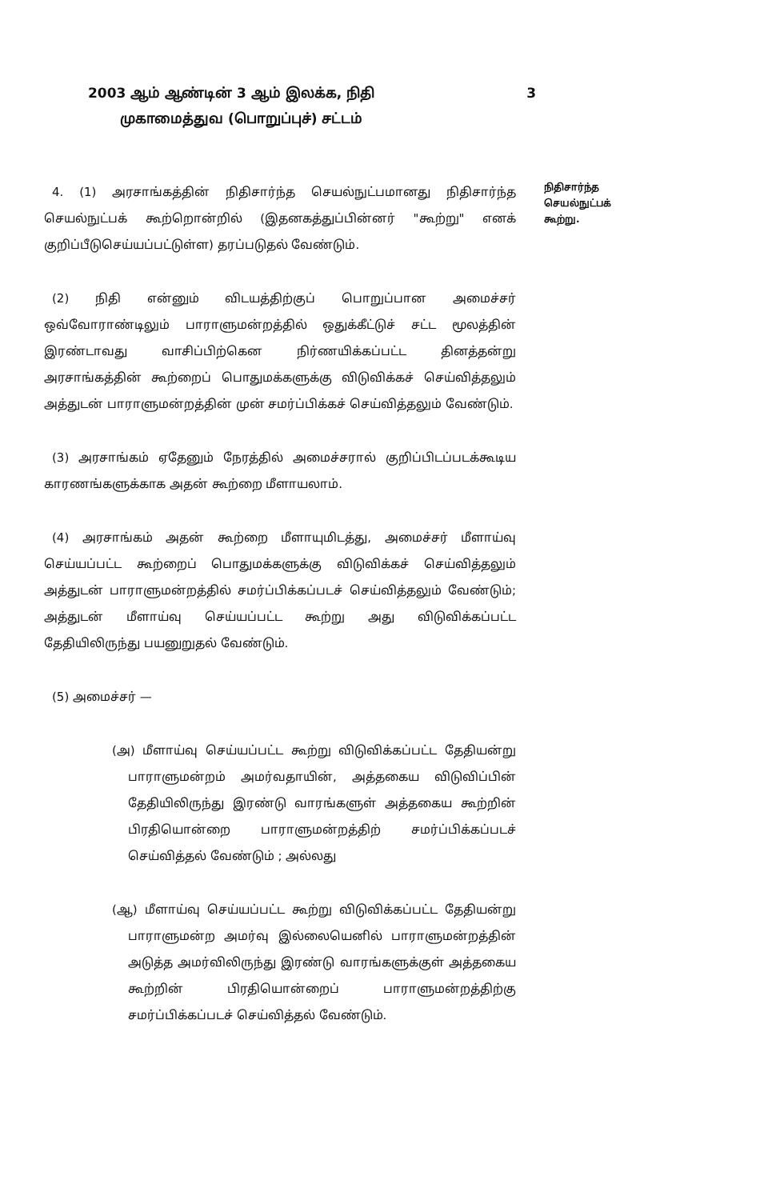2003 ஆம் ஆண்டின் 3 ஆம் இலக்க, நிதி 3
முகாமைத்துவ (பொறுப்புச்) சட்டம்
4. (1) அரசாங்கத்தின் நிதிசார்ந்த செயல்நுட்பமானது நிதிசார்ந்த செயல்நுட்பக் கூற்றொன்றில் (இதனகத்துப்பின்னர் "கூற்று" எனக் குறிப்பீடுசெய்யப்பட்டுள்ள) தரப்படுதல் வேண்டும்.
(2) நிதி என்னும் விடயத்திற்குப் பொறுப்பான அமைச்சர் ஒவ்வோராண்டிலும் பாராளுமன்றத்தில் ஒதுக்கீட்டுச் சட்ட மூலத்தின் இரண்டாவது வாசிப்பிற்கென நிர்ணயிக்கப்பட்ட தினத்தன்று அரசாங்கத்தின் கூற்றைப் பொதுமக்களுக்கு விடுவிக்கச் செய்வித்தலும் அத்துடன் பாராளுமன்றத்தின் முன் சமர்ப்பிக்கச் செய்வித்தலும் வேண்டும்.
(3) அரசாங்கம் ஏதேனும் நேரத்தில் அமைச்சரால் குறிப்பிடப்படக்கூடிய காரணங்களுக்காக அதன் கூற்றை மீளாயலாம்.
(4) அரசாங்கம் அதன் கூற்றை மீளாயுமிடத்து, அமைச்சர் மீளாய்வு செய்யப்பட்ட கூற்றைப் பொதுமக்களுக்கு விடுவிக்கச் செய்வித்தலும் அத்துடன் பாராளுமன்றத்தில் சமர்ப்பிக்கப்படச் செய்வித்தலும் வேண்டும்; அத்துடன் மீளாய்வு செய்யப்பட்ட கூற்று அது விடுவிக்கப்பட்ட தேதியிலிருந்து பயனுறுதல் வேண்டும்.
(5) அமைச்சர் —
(அ) மீளாய்வு செய்யப்பட்ட கூற்று விடுவிக்கப்பட்ட தேதியன்று பாராளுமன்றம் அமர்வதாயின், அத்தகைய விடுவிப்பின் தேதியிலிருந்து இரண்டு வாரங்களுள் அத்தகைய கூற்றின் பிரதியொன்றை பாராளுமன்றத்திற் சமர்ப்பிக்கப்படச் செய்வித்தல் வேண்டும் ; அல்லது
(ஆ) மீளாய்வு செய்யப்பட்ட கூற்று விடுவிக்கப்பட்ட தேதியன்று பாராளுமன்ற அமர்வு இல்லையெனில் பாராளுமன்றத்தின் அடுத்த அமர்விலிருந்து இரண்டு வாரங்களுக்குள் அத்தகைய கூற்றின் பிரதியொன்றைப் பாராளுமன்றத்திற்கு சமர்ப்பிக்கப்படச் செய்வித்தல் வேண்டும்.
நிதிசார்ந்த செயல்நுட்பக் கூற்று.